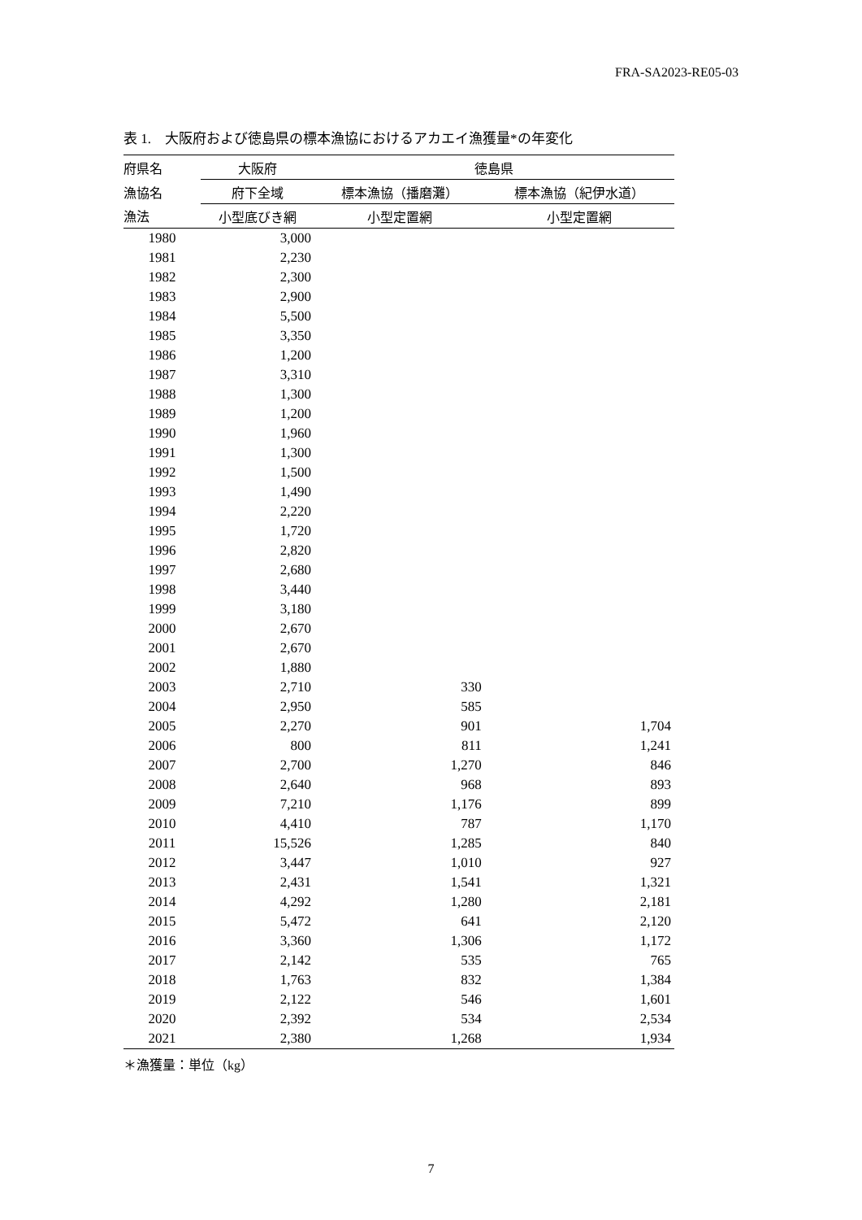FRA-SA2023-RE05-03
表 1.　大阪府および徳島県の標本漁協におけるアカエイ漁獲量*の年変化
| 府県名 | 大阪府 | 徳島県 | |
| --- | --- | --- | --- |
| 漁協名 | 府下全域 | 標本漁協（播磨灘） | 標本漁協（紀伊水道） |
| 漁法 | 小型底びき網 | 小型定置網 | 小型定置網 |
| 1980 | 3,000 | | |
| 1981 | 2,230 | | |
| 1982 | 2,300 | | |
| 1983 | 2,900 | | |
| 1984 | 5,500 | | |
| 1985 | 3,350 | | |
| 1986 | 1,200 | | |
| 1987 | 3,310 | | |
| 1988 | 1,300 | | |
| 1989 | 1,200 | | |
| 1990 | 1,960 | | |
| 1991 | 1,300 | | |
| 1992 | 1,500 | | |
| 1993 | 1,490 | | |
| 1994 | 2,220 | | |
| 1995 | 1,720 | | |
| 1996 | 2,820 | | |
| 1997 | 2,680 | | |
| 1998 | 3,440 | | |
| 1999 | 3,180 | | |
| 2000 | 2,670 | | |
| 2001 | 2,670 | | |
| 2002 | 1,880 | | |
| 2003 | 2,710 | 330 | |
| 2004 | 2,950 | 585 | |
| 2005 | 2,270 | 901 | 1,704 |
| 2006 | 800 | 811 | 1,241 |
| 2007 | 2,700 | 1,270 | 846 |
| 2008 | 2,640 | 968 | 893 |
| 2009 | 7,210 | 1,176 | 899 |
| 2010 | 4,410 | 787 | 1,170 |
| 2011 | 15,526 | 1,285 | 840 |
| 2012 | 3,447 | 1,010 | 927 |
| 2013 | 2,431 | 1,541 | 1,321 |
| 2014 | 4,292 | 1,280 | 2,181 |
| 2015 | 5,472 | 641 | 2,120 |
| 2016 | 3,360 | 1,306 | 1,172 |
| 2017 | 2,142 | 535 | 765 |
| 2018 | 1,763 | 832 | 1,384 |
| 2019 | 2,122 | 546 | 1,601 |
| 2020 | 2,392 | 534 | 2,534 |
| 2021 | 2,380 | 1,268 | 1,934 |
＊漁獲量：単位（kg）
7